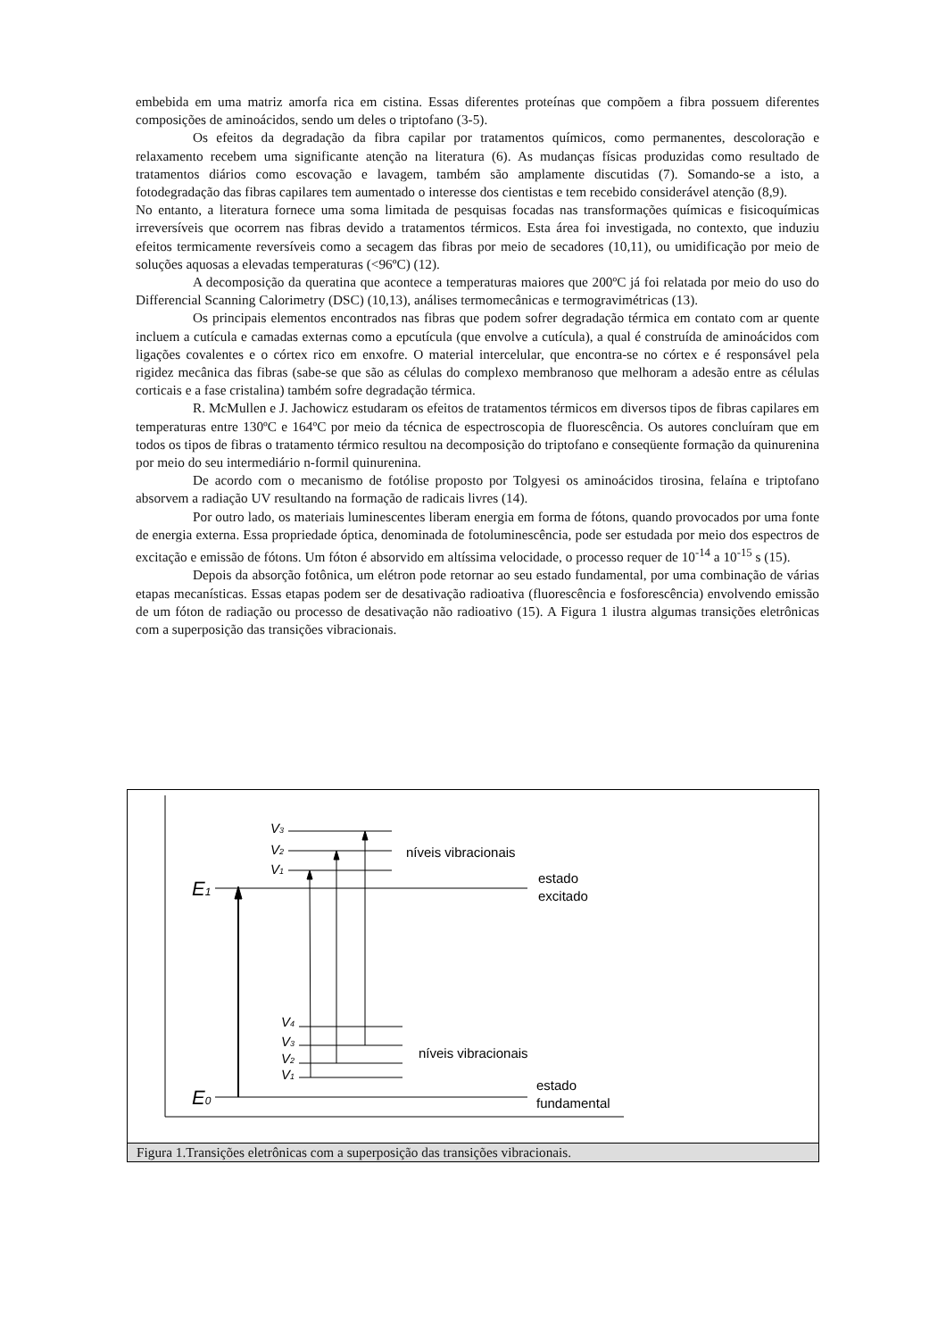embebida em uma matriz amorfa rica em cistina. Essas diferentes proteínas que compõem a fibra possuem diferentes composições de aminoácidos, sendo um deles o triptofano (3-5).
Os efeitos da degradação da fibra capilar por tratamentos químicos, como permanentes, descoloração e relaxamento recebem uma significante atenção na literatura (6). As mudanças físicas produzidas como resultado de tratamentos diários como escovação e lavagem, também são amplamente discutidas (7). Somando-se a isto, a fotodegradação das fibras capilares tem aumentado o interesse dos cientistas e tem recebido considerável atenção (8,9).
No entanto, a literatura fornece uma soma limitada de pesquisas focadas nas transformações químicas e fisicoquímicas irreversíveis que ocorrem nas fibras devido a tratamentos térmicos. Esta área foi investigada, no contexto, que induziu efeitos termicamente reversíveis como a secagem das fibras por meio de secadores (10,11), ou umidificação por meio de soluções aquosas a elevadas temperaturas (<96ºC) (12).
A decomposição da queratina que acontece a temperaturas maiores que 200ºC já foi relatada por meio do uso do Differencial Scanning Calorimetry (DSC) (10,13), análises termomecânicas e termogravimétricas (13).
Os principais elementos encontrados nas fibras que podem sofrer degradação térmica em contato com ar quente incluem a cutícula e camadas externas como a epcutícula (que envolve a cutícula), a qual é construída de aminoácidos com ligações covalentes e o córtex rico em enxofre. O material intercelular, que encontra-se no córtex e é responsável pela rigidez mecânica das fibras (sabe-se que são as células do complexo membranoso que melhoram a adesão entre as células corticais e a fase cristalina) também sofre degradação térmica.
R. McMullen e J. Jachowicz estudaram os efeitos de tratamentos térmicos em diversos tipos de fibras capilares em temperaturas entre 130ºC e 164ºC por meio da técnica de espectroscopia de fluorescência. Os autores concluíram que em todos os tipos de fibras o tratamento térmico resultou na decomposição do triptofano e conseqüente formação da quinurenina por meio do seu intermediário n-formil quinurenina.
De acordo com o mecanismo de fotólise proposto por Tolgyesi os aminoácidos tirosina, felaína e triptofano absorvem a radiação UV resultando na formação de radicais livres (14).
Por outro lado, os materiais luminescentes liberam energia em forma de fótons, quando provocados por uma fonte de energia externa. Essa propriedade óptica, denominada de fotoluminescência, pode ser estudada por meio dos espectros de excitação e emissão de fótons. Um fóton é absorvido em altíssima velocidade, o processo requer de 10<sup>-14</sup> a 10<sup>-15</sup> s (15).
Depois da absorção fotônica, um elétron pode retornar ao seu estado fundamental, por uma combinação de várias etapas mecanísticas. Essas etapas podem ser de desativação radioativa (fluorescência e fosforescência) envolvendo emissão de um fóton de radiação ou processo de desativação não radioativo (15). A Figura 1 ilustra algumas transições eletrônicas com a superposição das transições vibracionais.
V3
V2
V1
E1
níveis vibracionais
estado
excitado
V4
V3
V2
V1
E0
níveis vibracionais
estado
fundamental
Figura 1.Transições eletrônicas com a superposição das transições vibracionais.